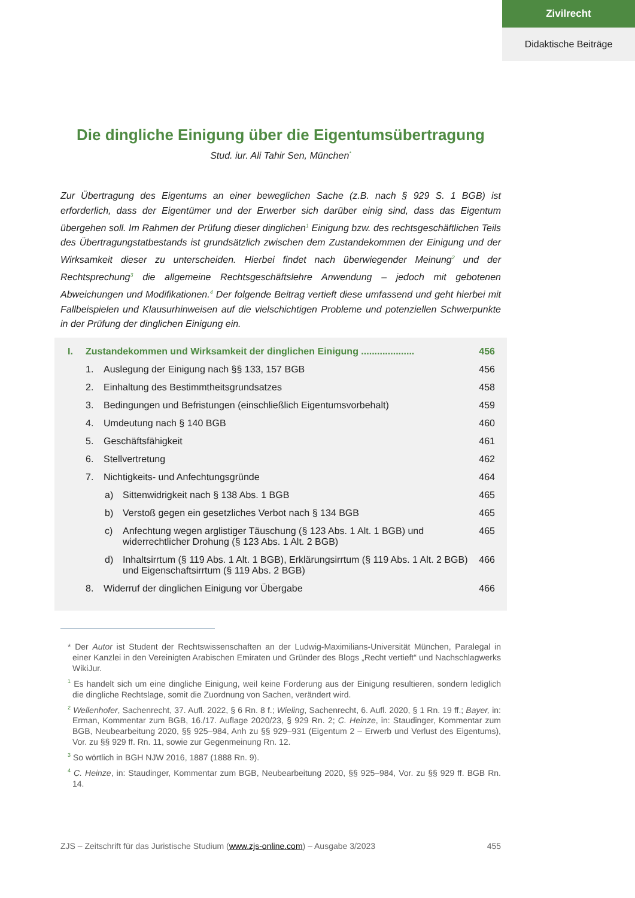Zivilrecht
Didaktische Beiträge
Die dingliche Einigung über die Eigentumsübertragung
Stud. iur. Ali Tahir Sen, München<sup>*</sup>
Zur Übertragung des Eigentums an einer beweglichen Sache (z.B. nach § 929 S. 1 BGB) ist erforderlich, dass der Eigentümer und der Erwerber sich darüber einig sind, dass das Eigentum übergehen soll. Im Rahmen der Prüfung dieser dinglichen<sup>1</sup> Einigung bzw. des rechtsgeschäftlichen Teils des Übertragungstatbestands ist grundsätzlich zwischen dem Zustandekommen der Einigung und der Wirksamkeit dieser zu unterscheiden. Hierbei findet nach überwiegender Meinung<sup>2</sup> und der Rechtsprechung<sup>3</sup> die allgemeine Rechtsgeschäftslehre Anwendung – jedoch mit gebotenen Abweichungen und Modifikationen.<sup>4</sup> Der folgende Beitrag vertieft diese umfassend und geht hierbei mit Fallbeispielen und Klausurhinweisen auf die vielschichtigen Probleme und potenziellen Schwerpunkte in der Prüfung der dinglichen Einigung ein.
I. Zustandekommen und Wirksamkeit der dinglichen Einigung .................... 456
1. Auslegung der Einigung nach §§ 133, 157 BGB 456
2. Einhaltung des Bestimmtheitsgrundsatzes 458
3. Bedingungen und Befristungen (einschließlich Eigentumsvorbehalt) 459
4. Umdeutung nach § 140 BGB 460
5. Geschäftsfähigkeit 461
6. Stellvertretung 462
7. Nichtigkeits- und Anfechtungsgründe 464
a) Sittenwidrigkeit nach § 138 Abs. 1 BGB 465
b) Verstoß gegen ein gesetzliches Verbot nach § 134 BGB 465
c) Anfechtung wegen arglistiger Täuschung (§ 123 Abs. 1 Alt. 1 BGB) und widerrechtlicher Drohung (§ 123 Abs. 1 Alt. 2 BGB) 465
d) Inhaltsirrtum (§ 119 Abs. 1 Alt. 1 BGB), Erklärungsirrtum (§ 119 Abs. 1 Alt. 2 BGB) und Eigenschaftsirrtum (§ 119 Abs. 2 BGB) 466
8. Widerruf der dinglichen Einigung vor Übergabe 466
* Der Autor ist Student der Rechtswissenschaften an der Ludwig-Maximilians-Universität München, Paralegal in einer Kanzlei in den Vereinigten Arabischen Emiraten und Gründer des Blogs „Recht vertieft“ und Nachschlagwerks WikiJur.
<sup>1</sup> Es handelt sich um eine dingliche Einigung, weil keine Forderung aus der Einigung resultieren, sondern lediglich die dingliche Rechtslage, somit die Zuordnung von Sachen, verändert wird.
<sup>2</sup> Wellenhofer, Sachenrecht, 37. Aufl. 2022, § 6 Rn. 8 f.; Wieling, Sachenrecht, 6. Aufl. 2020, § 1 Rn. 19 ff.; Bayer, in: Erman, Kommentar zum BGB, 16./17. Auflage 2020/23, § 929 Rn. 2; C. Heinze, in: Staudinger, Kommentar zum BGB, Neubearbeitung 2020, §§ 925–984, Anh zu §§ 929–931 (Eigentum 2 – Erwerb und Verlust des Eigentums), Vor. zu §§ 929 ff. Rn. 11, sowie zur Gegenmeinung Rn. 12.
<sup>3</sup> So wörtlich in BGH NJW 2016, 1887 (1888 Rn. 9).
<sup>4</sup> C. Heinze, in: Staudinger, Kommentar zum BGB, Neubearbeitung 2020, §§ 925–984, Vor. zu §§ 929 ff. BGB Rn. 14.
ZJS – Zeitschrift für das Juristische Studium (www.zjs-online.com) – Ausgabe 3/2023 455